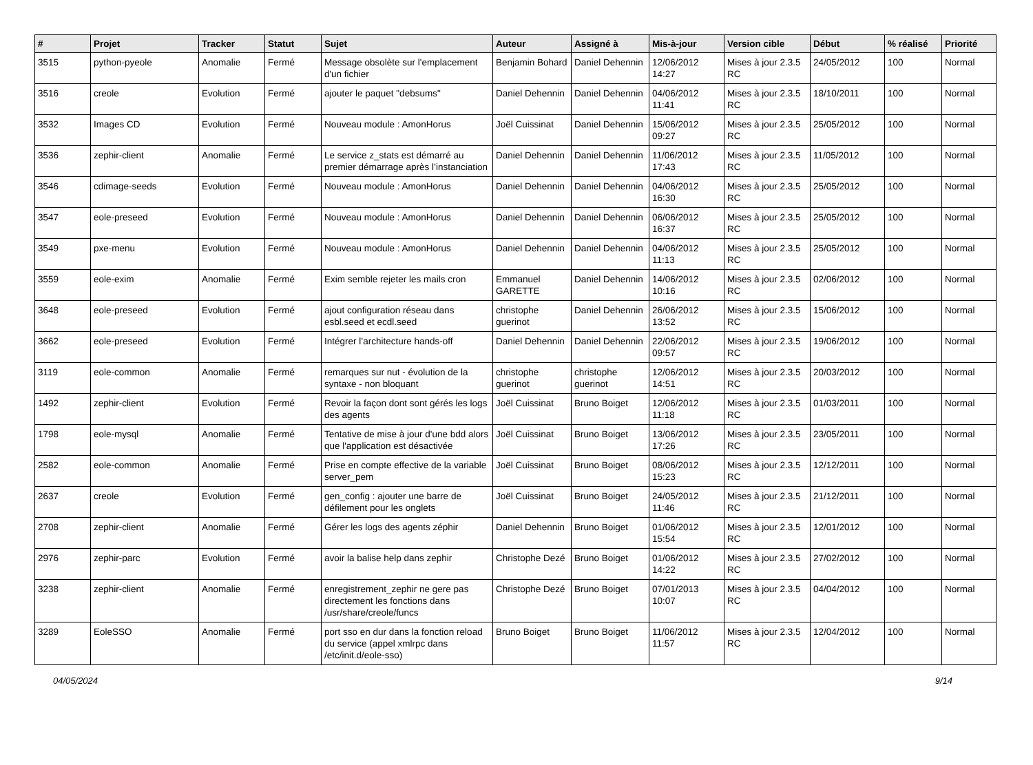| # | Projet | Tracker | Statut | Sujet | Auteur | Assigné à | Mis-à-jour | Version cible | Début | % réalisé | Priorité |
| --- | --- | --- | --- | --- | --- | --- | --- | --- | --- | --- | --- |
| 3515 | python-pyeole | Anomalie | Fermé | Message obsolète sur l'emplacement d'un fichier | Benjamin Bohard | Daniel Dehennin | 12/06/2012 14:27 | Mises à jour 2.3.5 RC | 24/05/2012 | 100 | Normal |
| 3516 | creole | Evolution | Fermé | ajouter le paquet "debsums" | Daniel Dehennin | Daniel Dehennin | 04/06/2012 11:41 | Mises à jour 2.3.5 RC | 18/10/2011 | 100 | Normal |
| 3532 | Images CD | Evolution | Fermé | Nouveau module : AmonHorus | Joël Cuissinat | Daniel Dehennin | 15/06/2012 09:27 | Mises à jour 2.3.5 RC | 25/05/2012 | 100 | Normal |
| 3536 | zephir-client | Anomalie | Fermé | Le service z_stats est démarré au premier démarrage après l’instanciation | Daniel Dehennin | Daniel Dehennin | 11/06/2012 17:43 | Mises à jour 2.3.5 RC | 11/05/2012 | 100 | Normal |
| 3546 | cdimage-seeds | Evolution | Fermé | Nouveau module : AmonHorus | Daniel Dehennin | Daniel Dehennin | 04/06/2012 16:30 | Mises à jour 2.3.5 RC | 25/05/2012 | 100 | Normal |
| 3547 | eole-preseed | Evolution | Fermé | Nouveau module : AmonHorus | Daniel Dehennin | Daniel Dehennin | 06/06/2012 16:37 | Mises à jour 2.3.5 RC | 25/05/2012 | 100 | Normal |
| 3549 | pxe-menu | Evolution | Fermé | Nouveau module : AmonHorus | Daniel Dehennin | Daniel Dehennin | 04/06/2012 11:13 | Mises à jour 2.3.5 RC | 25/05/2012 | 100 | Normal |
| 3559 | eole-exim | Anomalie | Fermé | Exim semble rejeter les mails cron | Emmanuel GARETTE | Daniel Dehennin | 14/06/2012 10:16 | Mises à jour 2.3.5 RC | 02/06/2012 | 100 | Normal |
| 3648 | eole-preseed | Evolution | Fermé | ajout configuration réseau dans esbl.seed et ecdl.seed | christophe guerinot | Daniel Dehennin | 26/06/2012 13:52 | Mises à jour 2.3.5 RC | 15/06/2012 | 100 | Normal |
| 3662 | eole-preseed | Evolution | Fermé | Intégrer l’architecture hands-off | Daniel Dehennin | Daniel Dehennin | 22/06/2012 09:57 | Mises à jour 2.3.5 RC | 19/06/2012 | 100 | Normal |
| 3119 | eole-common | Anomalie | Fermé | remarques sur nut - évolution de la syntaxe - non bloquant | christophe guerinot | christophe guerinot | 12/06/2012 14:51 | Mises à jour 2.3.5 RC | 20/03/2012 | 100 | Normal |
| 1492 | zephir-client | Evolution | Fermé | Revoir la façon dont sont gérés les logs des agents | Joël Cuissinat | Bruno Boiget | 12/06/2012 11:18 | Mises à jour 2.3.5 RC | 01/03/2011 | 100 | Normal |
| 1798 | eole-mysql | Anomalie | Fermé | Tentative de mise à jour d'une bdd alors que l'application est désactivée | Joël Cuissinat | Bruno Boiget | 13/06/2012 17:26 | Mises à jour 2.3.5 RC | 23/05/2011 | 100 | Normal |
| 2582 | eole-common | Anomalie | Fermé | Prise en compte effective de la variable server_pem | Joël Cuissinat | Bruno Boiget | 08/06/2012 15:23 | Mises à jour 2.3.5 RC | 12/12/2011 | 100 | Normal |
| 2637 | creole | Evolution | Fermé | gen_config : ajouter une barre de défilement pour les onglets | Joël Cuissinat | Bruno Boiget | 24/05/2012 11:46 | Mises à jour 2.3.5 RC | 21/12/2011 | 100 | Normal |
| 2708 | zephir-client | Anomalie | Fermé | Gérer les logs des agents zéphir | Daniel Dehennin | Bruno Boiget | 01/06/2012 15:54 | Mises à jour 2.3.5 RC | 12/01/2012 | 100 | Normal |
| 2976 | zephir-parc | Evolution | Fermé | avoir la balise help dans zephir | Christophe Dezé | Bruno Boiget | 01/06/2012 14:22 | Mises à jour 2.3.5 RC | 27/02/2012 | 100 | Normal |
| 3238 | zephir-client | Anomalie | Fermé | enregistrement_zephir ne gere pas directement les fonctions dans /usr/share/creole/funcs | Christophe Dezé | Bruno Boiget | 07/01/2013 10:07 | Mises à jour 2.3.5 RC | 04/04/2012 | 100 | Normal |
| 3289 | EoleSSO | Anomalie | Fermé | port sso en dur dans la fonction reload du service (appel xmlrpc dans /etc/init.d/eole-sso) | Bruno Boiget | Bruno Boiget | 11/06/2012 11:57 | Mises à jour 2.3.5 RC | 12/04/2012 | 100 | Normal |
04/05/2024 9/14